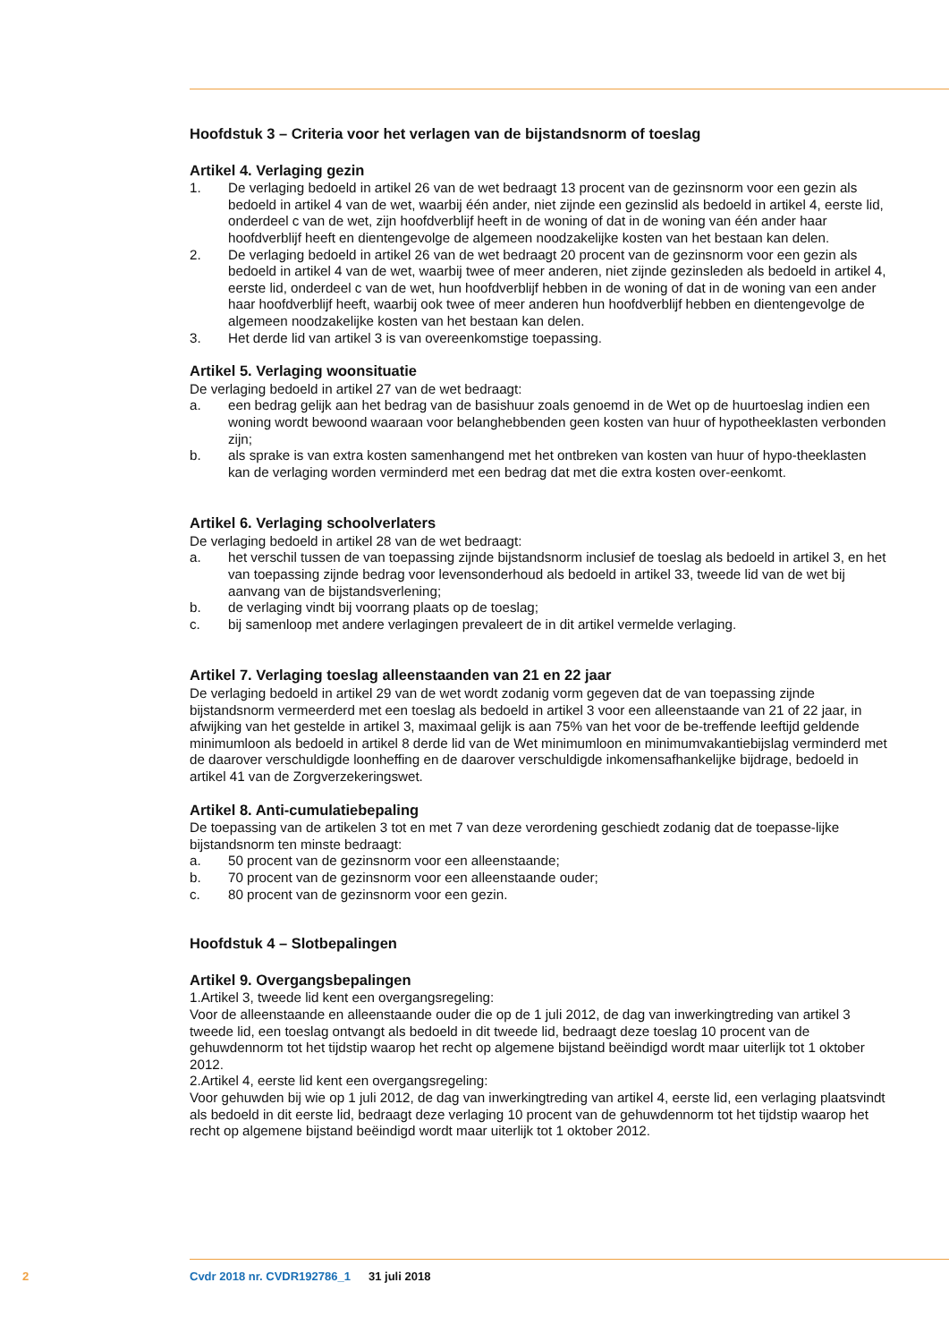Hoofdstuk 3 – Criteria voor het verlagen van de bijstandsnorm of toeslag
Artikel 4. Verlaging gezin
1. De verlaging bedoeld in artikel 26 van de wet bedraagt 13 procent van de gezinsnorm voor een gezin als bedoeld in artikel 4 van de wet, waarbij één ander, niet zijnde een gezinslid als bedoeld in artikel 4, eerste lid, onderdeel c van de wet, zijn hoofdverblijf heeft in de woning of dat in de woning van één ander haar hoofdverblijf heeft en dientengevolge de algemeen noodzakelijke kosten van het bestaan kan delen.
2. De verlaging bedoeld in artikel 26 van de wet bedraagt 20 procent van de gezinsnorm voor een gezin als bedoeld in artikel 4 van de wet, waarbij twee of meer anderen, niet zijnde gezinsleden als bedoeld in artikel 4, eerste lid, onderdeel c van de wet, hun hoofdverblijf hebben in de woning of dat in de woning van een ander haar hoofdverblijf heeft, waarbij ook twee of meer anderen hun hoofdverblijf hebben en dientengevolge de algemeen noodzakelijke kosten van het bestaan kan delen.
3. Het derde lid van artikel 3 is van overeenkomstige toepassing.
Artikel 5. Verlaging woonsituatie
De verlaging bedoeld in artikel 27 van de wet bedraagt:
a. een bedrag gelijk aan het bedrag van de basishuur zoals genoemd in de Wet op de huurtoeslag indien een woning wordt bewoond waaraan voor belanghebbenden geen kosten van huur of hypotheeklasten verbonden zijn;
b. als sprake is van extra kosten samenhangend met het ontbreken van kosten van huur of hypo-theeklasten kan de verlaging worden verminderd met een bedrag dat met die extra kosten over-eenkomt.
Artikel 6. Verlaging schoolverlaters
De verlaging bedoeld in artikel 28 van de wet bedraagt:
a. het verschil tussen de van toepassing zijnde bijstandsnorm inclusief de toeslag als bedoeld in artikel 3, en het van toepassing zijnde bedrag voor levensonderhoud als bedoeld in artikel 33, tweede lid van de wet bij aanvang van de bijstandsverlening;
b. de verlaging vindt bij voorrang plaats op de toeslag;
c. bij samenloop met andere verlagingen prevaleert de in dit artikel vermelde verlaging.
Artikel 7. Verlaging toeslag alleenstaanden van 21 en 22 jaar
De verlaging bedoeld in artikel 29 van de wet wordt zodanig vorm gegeven dat de van toepassing zijnde bijstandsnorm vermeerderd met een toeslag als bedoeld in artikel 3 voor een alleenstaande van 21 of 22 jaar, in afwijking van het gestelde in artikel 3, maximaal gelijk is aan 75% van het voor de be-treffende leeftijd geldende minimumloon als bedoeld in artikel 8 derde lid van de Wet minimumloon en minimumvakantiebijslag verminderd met de daarover verschuldigde loonheffing en de daarover verschuldigde inkomensafhankelijke bijdrage, bedoeld in artikel 41 van de Zorgverzekeringswet.
Artikel 8. Anti-cumulatiebepaling
De toepassing van de artikelen 3 tot en met 7 van deze verordening geschiedt zodanig dat de toepasse-lijke bijstandsnorm ten minste bedraagt:
a. 50 procent van de gezinsnorm voor een alleenstaande;
b. 70 procent van de gezinsnorm voor een alleenstaande ouder;
c. 80 procent van de gezinsnorm voor een gezin.
Hoofdstuk 4 – Slotbepalingen
Artikel 9. Overgangsbepalingen
1.Artikel 3, tweede lid kent een overgangsregeling:
Voor de alleenstaande en alleenstaande ouder die op de 1 juli 2012, de dag van inwerkingtreding van artikel 3 tweede lid, een toeslag ontvangt als bedoeld in dit tweede lid, bedraagt deze toeslag 10 procent van de gehuwdennorm tot het tijdstip waarop het recht op algemene bijstand beëindigd wordt maar uiterlijk tot 1 oktober 2012.
2.Artikel 4, eerste lid kent een overgangsregeling:
Voor gehuwden bij wie op 1 juli 2012, de dag van inwerkingtreding van artikel 4, eerste lid, een verlaging plaatsvindt als bedoeld in dit eerste lid, bedraagt deze verlaging 10 procent van de gehuwdennorm tot het tijdstip waarop het recht op algemene bijstand beëindigd wordt maar uiterlijk tot 1 oktober 2012.
2 Cvdr 2018 nr. CVDR192786_1 31 juli 2018